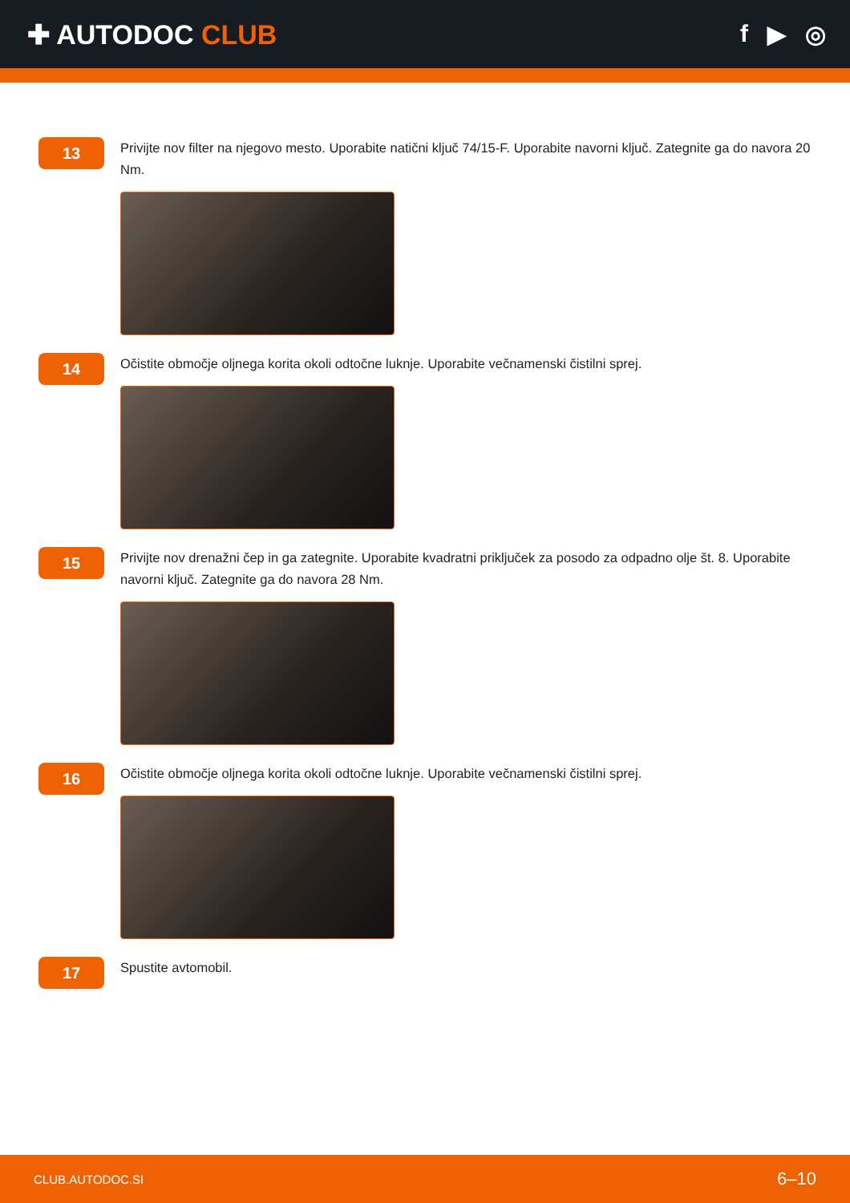✚ AUTODOC CLUB f ▶ ◎
13
Privijte nov filter na njegovo mesto. Uporabite natični ključ 74/15-F. Uporabite navorni ključ. Zategnite ga do navora 20 Nm.
14
Očistite območje oljnega korita okoli odtočne luknje. Uporabite večnamenski čistilni sprej.
15
Privijte nov drenažni čep in ga zategnite. Uporabite kvadratni priključek za posodo za odpadno olje št. 8. Uporabite navorni ključ. Zategnite ga do navora 28 Nm.
16
Očistite območje oljnega korita okoli odtočne luknje. Uporabite večnamenski čistilni sprej.
17
Spustite avtomobil.
CLUB.AUTODOC.SI 6–10